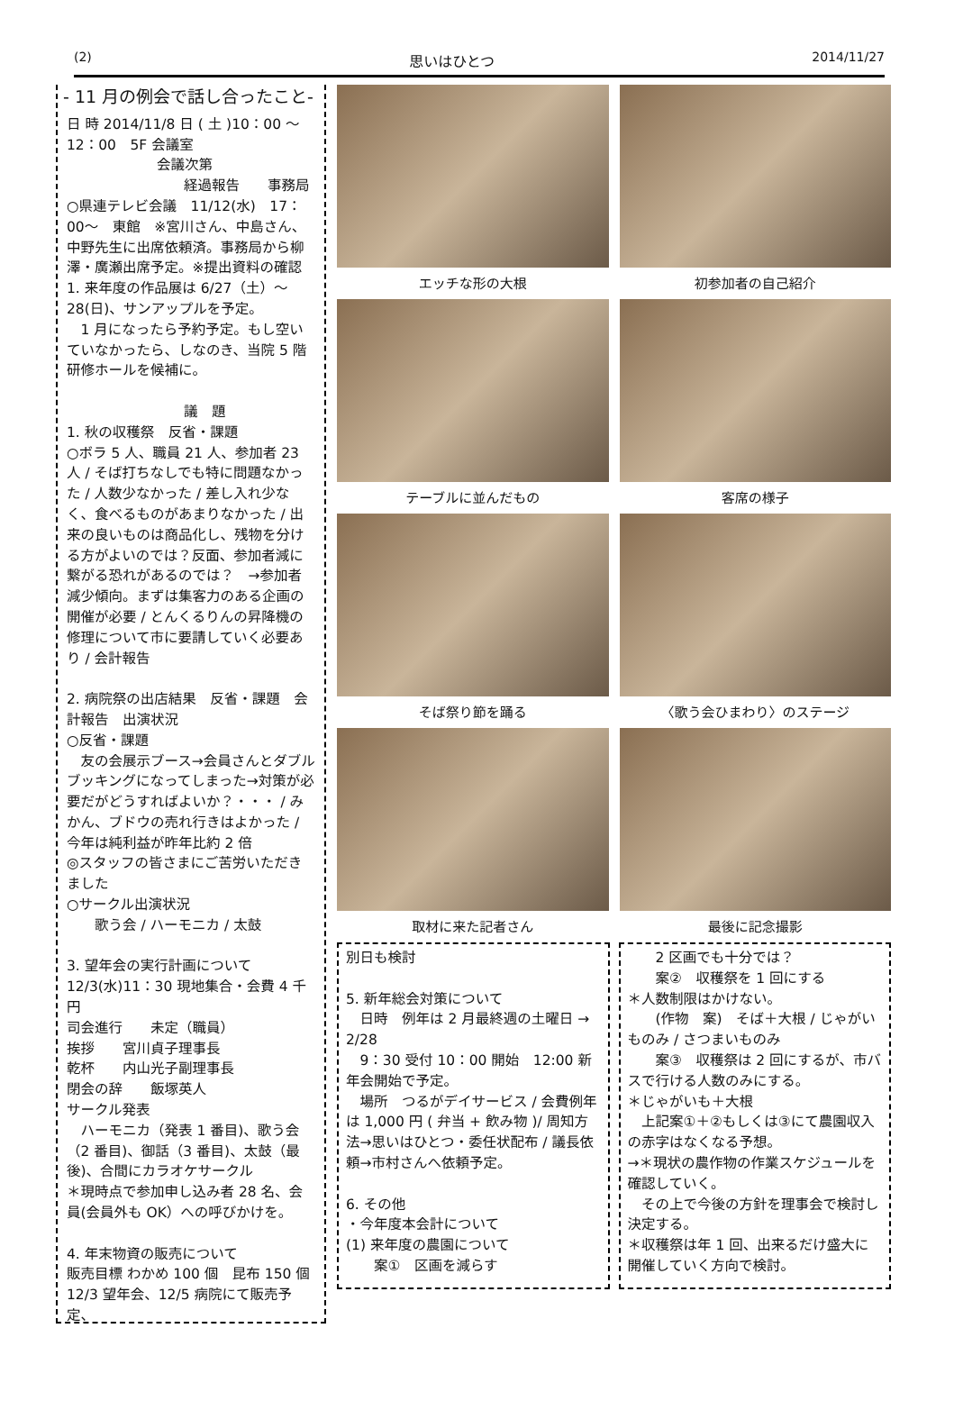(2) 思いはひとつ 2014/11/27
- 11 月の例会で話し合ったこと-
日 時 2014/11/8 日 ( 土 )10：00 ～ 12：00　5F 会議室
会議次第
経過報告　　事務局
○県連テレビ会議　11/12(水)　17：00～　東館　※宮川さん、中島さん、中野先生に出席依頼済。事務局から柳澤・廣瀬出席予定。※提出資料の確認
1. 来年度の作品展は 6/27（土）～ 28(日)、サンアップルを予定。
　1 月になったら予約予定。もし空いていなかったら、しなのき、当院 5 階研修ホールを候補に。
議　題
1. 秋の収穫祭　反省・課題
○ボラ 5 人、職員 21 人、参加者 23 人 / そば打ちなしでも特に問題なかった / 人数少なかった / 差し入れ少なく、食べるものがあまりなかった / 出来の良いものは商品化し、残物を分ける方がよいのでは？反面、参加者減に繋がる恐れがあるのでは？　→参加者減少傾向。まずは集客力のある企画の開催が必要 / とんくるりんの昇降機の修理について市に要請していく必要あり / 会計報告
2. 病院祭の出店結果　反省・課題　会計報告　出演状況
○反省・課題
　友の会展示ブース→会員さんとダブルブッキングになってしまった→対策が必要だがどうすればよいか？・・・ / みかん、ブドウの売れ行きはよかった / 今年は純利益が昨年比約 2 倍
◎スタッフの皆さまにご苦労いただきました
○サークル出演状況
　　歌う会 / ハーモニカ / 太鼓
3. 望年会の実行計画について
12/3(水)11：30 現地集合・会費 4 千円
司会進行　　未定（職員）
挨拶　　宮川貞子理事長
乾杯　　内山光子副理事長
閉会の辞　　飯塚英人
サークル発表
　ハーモニカ（発表 1 番目)、歌う会（2 番目)、御話（3 番目)、太鼓（最後)、合間にカラオケサークル
＊現時点で参加申し込み者 28 名、会員(会員外も OK）への呼びかけを。
4. 年末物資の販売について
販売目標 わかめ 100 個　昆布 150 個
12/3 望年会、12/5 病院にて販売予定、
エッチな形の大根
初参加者の自己紹介
テーブルに並んだもの
客席の様子
そば祭り節を踊る
〈歌う会ひまわり〉のステージ
取材に来た記者さん
最後に記念撮影
別日も検討
5. 新年総会対策について
　日時　例年は 2 月最終週の土曜日 → 2/28
　9：30 受付 10：00 開始　12:00 新年会開始で予定。
　場所　つるがデイサービス / 会費例年は 1,000 円 ( 弁当 + 飲み物 )/ 周知方法→思いはひとつ・委任状配布 / 議長依頼→市村さんへ依頼予定。
6. その他
・今年度本会計について
(1) 来年度の農園について
　　案①　区画を減らす
　　2 区画でも十分では？
　　案②　収穫祭を 1 回にする
＊人数制限はかけない。
　　(作物　案)　そば＋大根 / じゃがいものみ / さつまいものみ
　　案③　収穫祭は 2 回にするが、市バスで行ける人数のみにする。
＊じゃがいも＋大根
　上記案①＋②もしくは③にて農園収入の赤字はなくなる予想。
→＊現状の農作物の作業スケジュールを確認していく。
　その上で今後の方針を理事会で検討し決定する。
＊収穫祭は年 1 回、出来るだけ盛大に開催していく方向で検討。